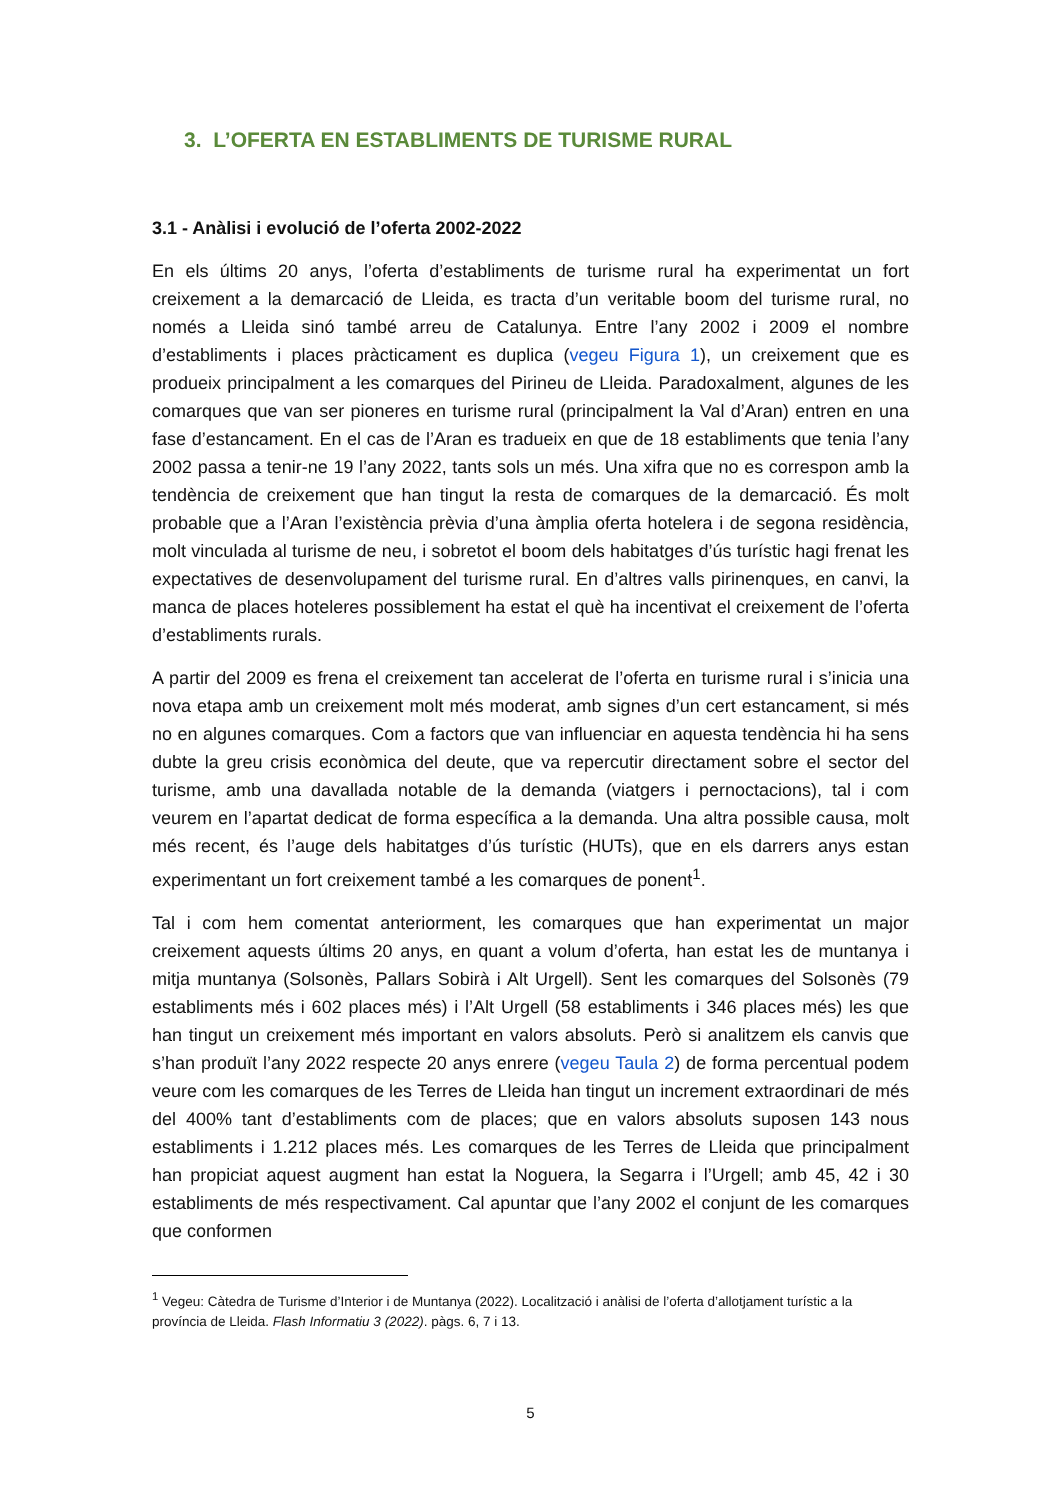3. L’OFERTA EN ESTABLIMENTS DE TURISME RURAL
3.1 - Anàlisi i evolució de l’oferta 2002-2022
En els últims 20 anys, l’oferta d’establiments de turisme rural ha experimentat un fort creixement a la demarcació de Lleida, es tracta d’un veritable boom del turisme rural, no només a Lleida sinó també arreu de Catalunya. Entre l’any 2002 i 2009 el nombre d’establiments i places pràcticament es duplica (vegeu Figura 1), un creixement que es produeix principalment a les comarques del Pirineu de Lleida. Paradoxalment, algunes de les comarques que van ser pioneres en turisme rural (principalment la Val d’Aran) entren en una fase d’estancament. En el cas de l’Aran es tradueix en que de 18 establiments que tenia l’any 2002 passa a tenir-ne 19 l’any 2022, tants sols un més. Una xifra que no es correspon amb la tendència de creixement que han tingut la resta de comarques de la demarcació. És molt probable que a l’Aran l’existència prèvia d’una àmplia oferta hotelera i de segona residència, molt vinculada al turisme de neu, i sobretot el boom dels habitatges d’ús turístic hagi frenat les expectatives de desenvolupament del turisme rural. En d’altres valls pirinenques, en canvi, la manca de places hoteleres possiblement ha estat el què ha incentivat el creixement de l’oferta d’establiments rurals.
A partir del 2009 es frena el creixement tan accelerat de l’oferta en turisme rural i s’inicia una nova etapa amb un creixement molt més moderat, amb signes d’un cert estancament, si més no en algunes comarques. Com a factors que van influenciar en aquesta tendència hi ha sens dubte la greu crisis econòmica del deute, que va repercutir directament sobre el sector del turisme, amb una davallada notable de la demanda (viatgers i pernoctacions), tal i com veurem en l’apartat dedicat de forma específica a la demanda. Una altra possible causa, molt més recent, és l’auge dels habitatges d’ús turístic (HUTs), que en els darrers anys estan experimentant un fort creixement també a les comarques de ponent<sup>1</sup>.
Tal i com hem comentat anteriorment, les comarques que han experimentat un major creixement aquests últims 20 anys, en quant a volum d’oferta, han estat les de muntanya i mitja muntanya (Solsonès, Pallars Sobirà i Alt Urgell). Sent les comarques del Solsonès (79 establiments més i 602 places més) i l’Alt Urgell (58 establiments i 346 places més) les que han tingut un creixement més important en valors absoluts. Però si analitzem els canvis que s’han produït l’any 2022 respecte 20 anys enrere (vegeu Taula 2) de forma percentual podem veure com les comarques de les Terres de Lleida han tingut un increment extraordinari de més del 400% tant d’establiments com de places; que en valors absoluts suposen 143 nous establiments i 1.212 places més. Les comarques de les Terres de Lleida que principalment han propiciat aquest augment han estat la Noguera, la Segarra i l’Urgell; amb 45, 42 i 30 establiments de més respectivament. Cal apuntar que l’any 2002 el conjunt de les comarques que conformen
<sup>1</sup> Vegeu: Càtedra de Turisme d’Interior i de Muntanya (2022). Localització i anàlisi de l’oferta d’allotjament turístic a la província de Lleida. Flash Informatiu 3 (2022). pàgs. 6, 7 i 13.
5